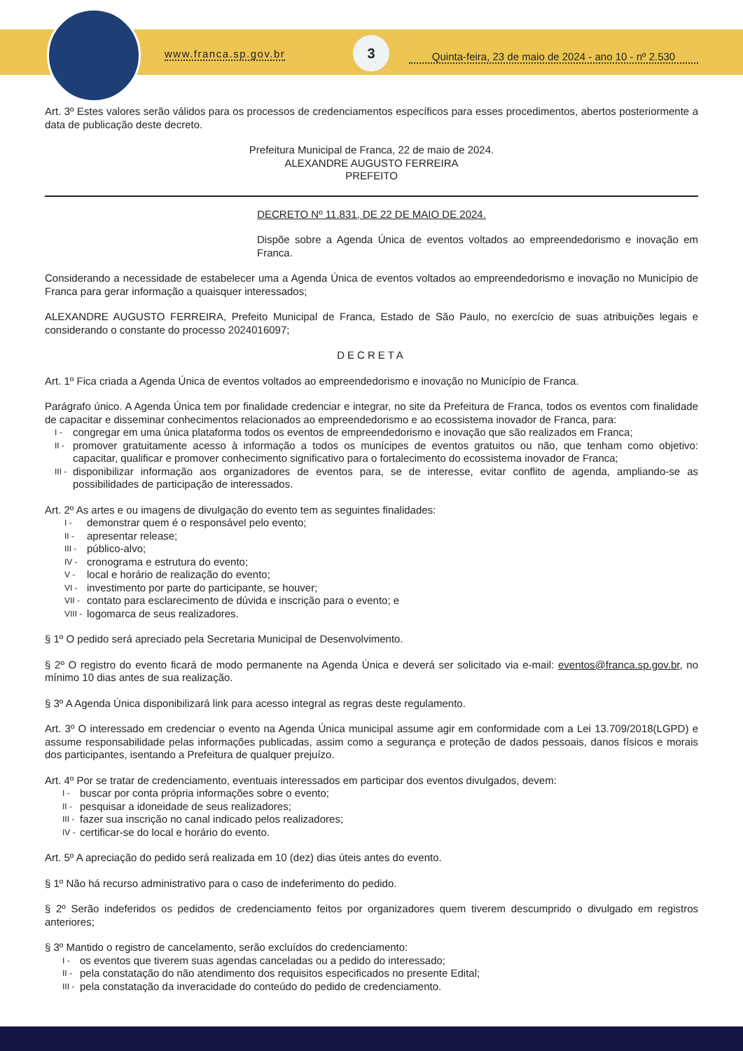www.franca.sp.gov.br
3
Quinta-feira, 23 de maio de 2024 - ano 10 - nº 2.530
Art. 3º Estes valores serão válidos para os processos de credenciamentos específicos para esses procedimentos, abertos posteriormente a data de publicação deste decreto.
Prefeitura Municipal de Franca, 22 de maio de 2024.
ALEXANDRE AUGUSTO FERREIRA
PREFEITO
DECRETO Nº 11.831, DE 22 DE MAIO DE 2024.
Dispõe sobre a Agenda Única de eventos voltados ao empreendedorismo e inovação em Franca.
Considerando a necessidade de estabelecer uma a Agenda Única de eventos voltados ao empreendedorismo e inovação no Município de Franca para gerar informação a quaisquer interessados;
ALEXANDRE AUGUSTO FERREIRA, Prefeito Municipal de Franca, Estado de São Paulo, no exercício de suas atribuições legais e considerando o constante do processo 2024016097;
DECRETA
Art. 1º Fica criada a Agenda Única de eventos voltados ao empreendedorismo e inovação no Município de Franca.
Parágrafo único. A Agenda Única tem por finalidade credenciar e integrar, no site da Prefeitura de Franca, todos os eventos com finalidade de capacitar e disseminar conhecimentos relacionados ao empreendedorismo e ao ecossistema inovador de Franca, para:
I - congregar em uma única plataforma todos os eventos de empreendedorismo e inovação que são realizados em Franca;
II - promover gratuitamente acesso à informação a todos os munícipes de eventos gratuitos ou não, que tenham como objetivo: capacitar, qualificar e promover conhecimento significativo para o fortalecimento do ecossistema inovador de Franca;
III - disponibilizar informação aos organizadores de eventos para, se de interesse, evitar conflito de agenda, ampliando-se as possibilidades de participação de interessados.
Art. 2º As artes e ou imagens de divulgação do evento tem as seguintes finalidades:
I - demonstrar quem é o responsável pelo evento;
II - apresentar release;
III - público-alvo;
IV - cronograma e estrutura do evento;
V - local e horário de realização do evento;
VI - investimento por parte do participante, se houver;
VII - contato para esclarecimento de dúvida e inscrição para o evento; e
VIII - logomarca de seus realizadores.
§ 1º O pedido será apreciado pela Secretaria Municipal de Desenvolvimento.
§ 2º O registro do evento ficará de modo permanente na Agenda Única e deverá ser solicitado via e-mail: eventos@franca.sp.gov.br, no mínimo 10 dias antes de sua realização.
§ 3º A Agenda Única disponibilizará link para acesso integral as regras deste regulamento.
Art. 3º O interessado em credenciar o evento na Agenda Única municipal assume agir em conformidade com a Lei 13.709/2018(LGPD) e assume responsabilidade pelas informações publicadas, assim como a segurança e proteção de dados pessoais, danos físicos e morais dos participantes, isentando a Prefeitura de qualquer prejuízo.
Art. 4º Por se tratar de credenciamento, eventuais interessados em participar dos eventos divulgados, devem:
I - buscar por conta própria informações sobre o evento;
II - pesquisar a idoneidade de seus realizadores;
III - fazer sua inscrição no canal indicado pelos realizadores;
IV - certificar-se do local e horário do evento.
Art. 5º A apreciação do pedido será realizada em 10 (dez) dias úteis antes do evento.
§ 1º Não há recurso administrativo para o caso de indeferimento do pedido.
§ 2º Serão indeferidos os pedidos de credenciamento feitos por organizadores quem tiverem descumprido o divulgado em registros anteriores;
§ 3º Mantido o registro de cancelamento, serão excluídos do credenciamento:
I - os eventos que tiverem suas agendas canceladas ou a pedido do interessado;
II - pela constatação do não atendimento dos requisitos especificados no presente Edital;
III - pela constatação da inveracidade do conteúdo do pedido de credenciamento.